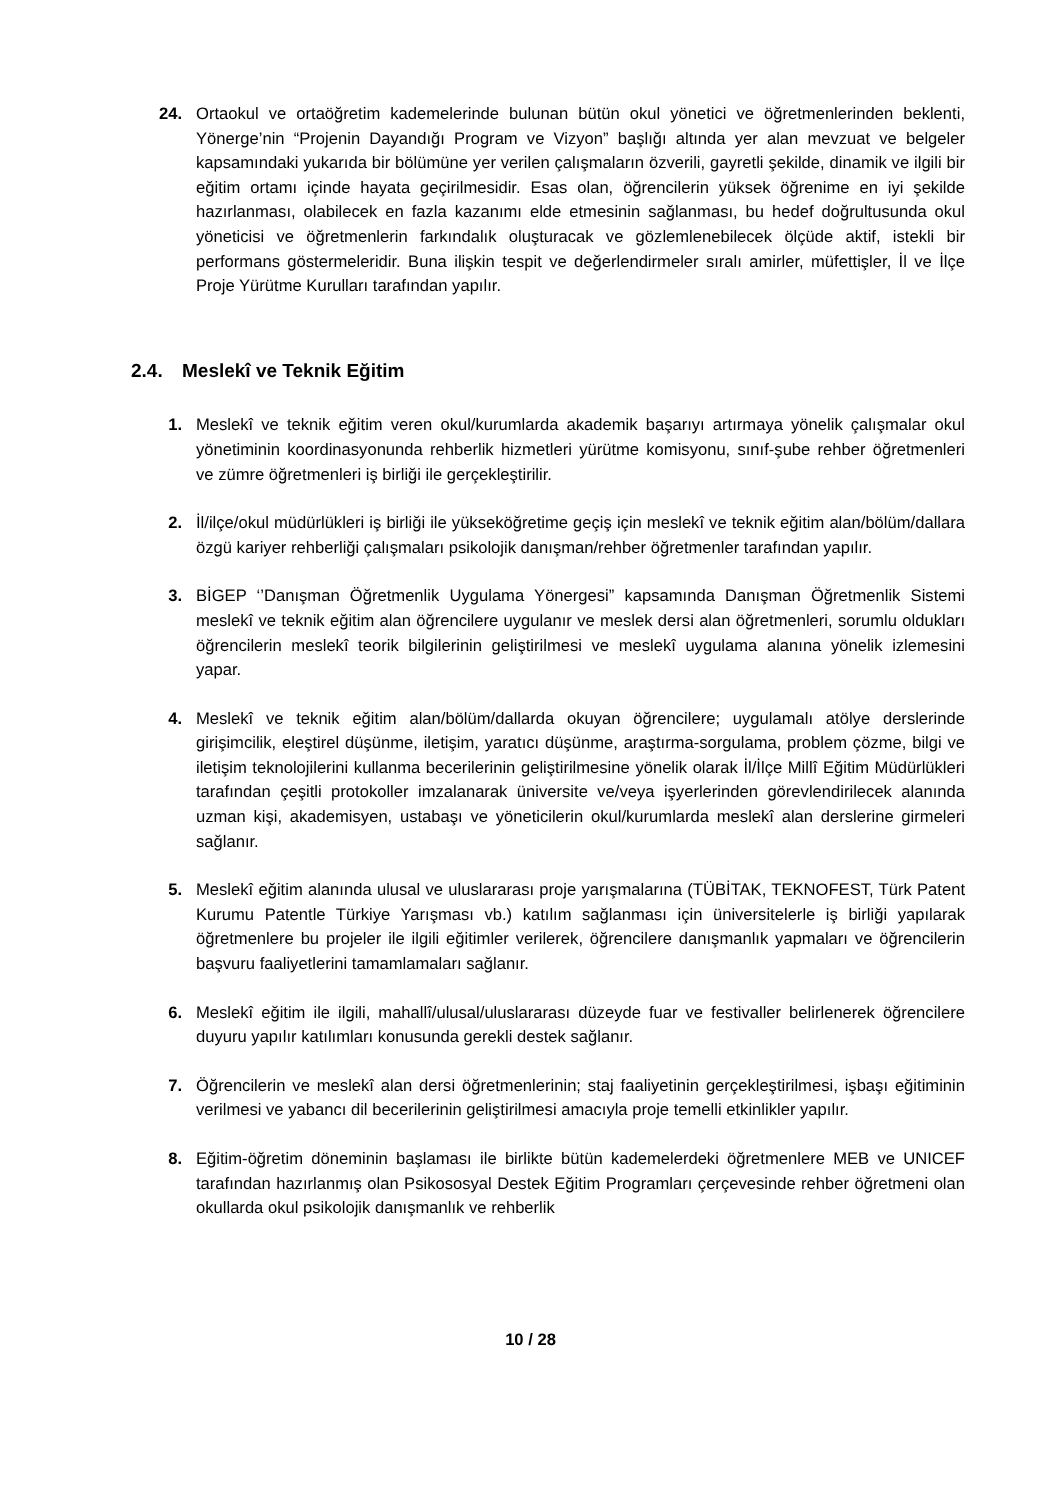24. Ortaokul ve ortaöğretim kademelerinde bulunan bütün okul yönetici ve öğretmenlerinden beklenti, Yönerge’nin “Projenin Dayandığı Program ve Vizyon” başlığı altında yer alan mevzuat ve belgeler kapsamındaki yukarıda bir bölümüne yer verilen çalışmaların özverili, gayretli şekilde, dinamik ve ilgili bir eğitim ortamı içinde hayata geçirilmesidir. Esas olan, öğrencilerin yüksek öğrenime en iyi şekilde hazırlanması, olabilecek en fazla kazanımı elde etmesinin sağlanması, bu hedef doğrultusunda okul yöneticisi ve öğretmenlerin farkındalık oluşturacak ve gözlemlenebilecek ölçüde aktif, istekli bir performans göstermeleridir. Buna ilişkin tespit ve değerlendirmeler sıralı amirler, müfettişler, İl ve İlçe Proje Yürütme Kurulları tarafından yapılır.
2.4. Meslekî ve Teknik Eğitim
1. Meslekî ve teknik eğitim veren okul/kurumlarda akademik başarıyı artırmaya yönelik çalışmalar okul yönetiminin koordinasyonunda rehberlik hizmetleri yürütme komisyonu, sınıf-şube rehber öğretmenleri ve zümre öğretmenleri iş birliği ile gerçekleştirilir.
2. İl/ilçe/okul müdürlükleri iş birliği ile yükseköğretime geçiş için meslekî ve teknik eğitim alan/bölüm/dallara özgü kariyer rehberliği çalışmaları psikolojik danışman/rehber öğretmenler tarafından yapılır.
3. BİGEP ‘’Danışman Öğretmenlik Uygulama Yönergesi” kapsamında Danışman Öğretmenlik Sistemi meslekî ve teknik eğitim alan öğrencilere uygulanır ve meslek dersi alan öğretmenleri, sorumlu oldukları öğrencilerin meslekî teorik bilgilerinin geliştirilmesi ve meslekî uygulama alanına yönelik izlemesini yapar.
4. Meslekî ve teknik eğitim alan/bölüm/dallarda okuyan öğrencilere; uygulamalı atölye derslerinde girişimcilik, eleştirel düşünme, iletişim, yaratıcı düşünme, araştırma-sorgulama, problem çözme, bilgi ve iletişim teknolojilerini kullanma becerilerinin geliştirilmesine yönelik olarak İl/İlçe Millî Eğitim Müdürlükleri tarafından çeşitli protokoller imzalanarak üniversite ve/veya işyerlerinden görevlendirilecek alanında uzman kişi, akademisyen, ustabaşı ve yöneticilerin okul/kurumlarda meslekî alan derslerine girmeleri sağlanır.
5. Meslekî eğitim alanında ulusal ve uluslararası proje yarışmalarına (TÜBİTAK, TEKNOFEST, Türk Patent Kurumu Patentle Türkiye Yarışması vb.) katılım sağlanması için üniversitelerle iş birliği yapılarak öğretmenlere bu projeler ile ilgili eğitimler verilerek, öğrencilere danışmanlık yapmaları ve öğrencilerin başvuru faaliyetlerini tamamlamaları sağlanır.
6. Meslekî eğitim ile ilgili, mahallî/ulusal/uluslararası düzeyde fuar ve festivaller belirlenerek öğrencilere duyuru yapılır katılımları konusunda gerekli destek sağlanır.
7. Öğrencilerin ve meslekî alan dersi öğretmenlerinin; staj faaliyetinin gerçekleştirilmesi, işbaşı eğitiminin verilmesi ve yabancı dil becerilerinin geliştirilmesi amacıyla proje temelli etkinlikler yapılır.
8. Eğitim-öğretim döneminin başlaması ile birlikte bütün kademelerdeki öğretmenlere MEB ve UNICEF tarafından hazırlanmış olan Psikososyal Destek Eğitim Programları çerçevesinde rehber öğretmeni olan okullarda okul psikolojik danışmanlık ve rehberlik
10 / 28